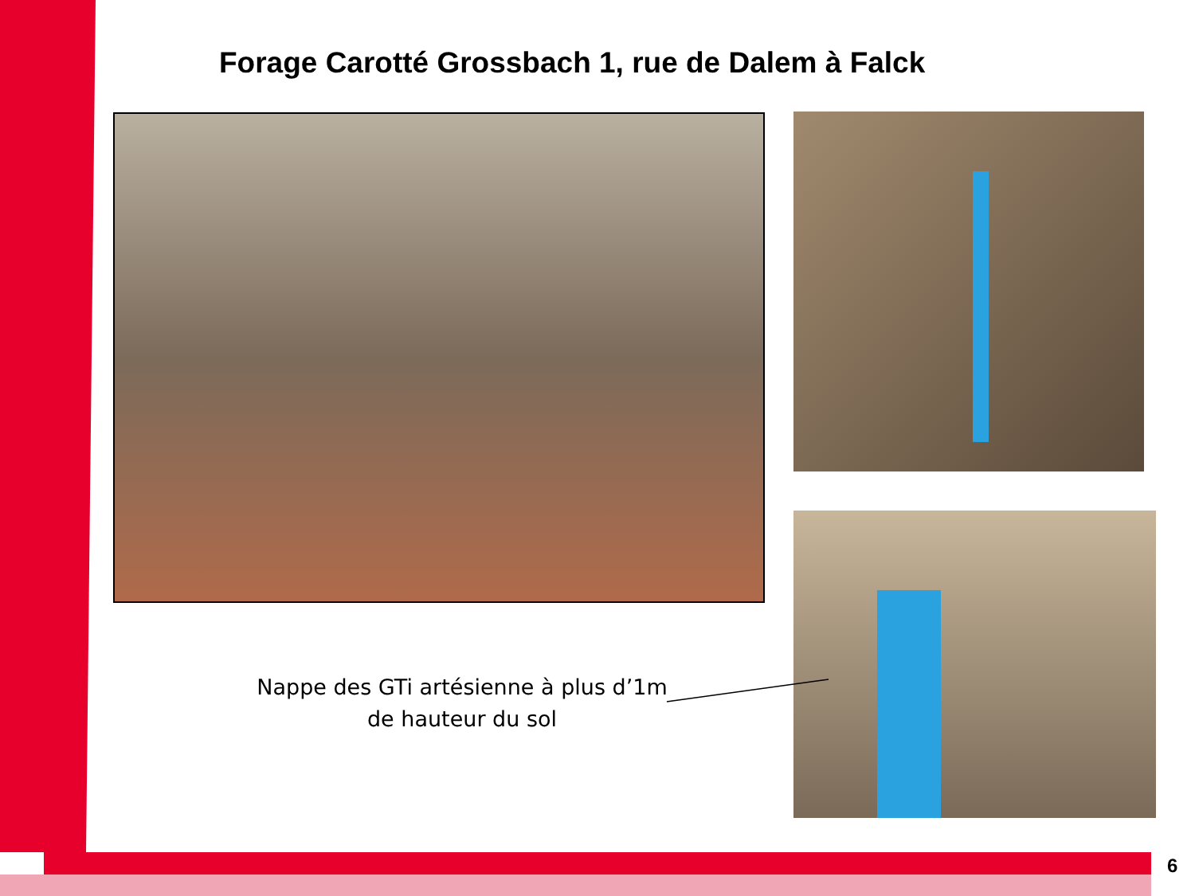Forage Carotté Grossbach 1, rue de Dalem à Falck
Nappe des GTi artésienne à plus d’1m de hauteur du sol
6